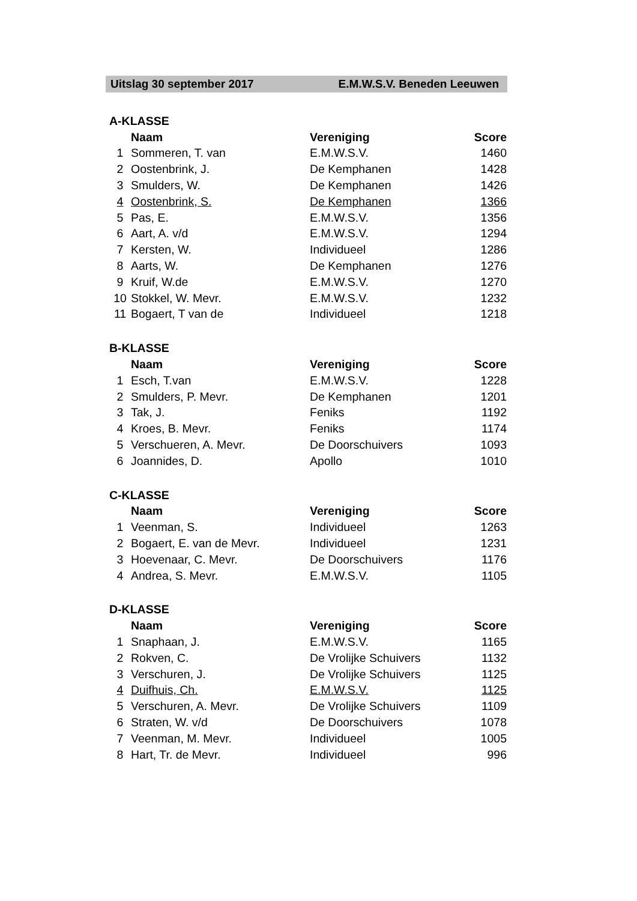Uitslag 30 september 2017 E.M.W.S.V. Beneden Leeuwen
| A-KLASSE | | | |
| --- | --- | --- | --- |
| | Naam | Vereniging | Score |
| 1 | Sommeren, T. van | E.M.W.S.V. | 1460 |
| 2 | Oostenbrink, J. | De Kemphanen | 1428 |
| 3 | Smulders, W. | De Kemphanen | 1426 |
| 4 | Oostenbrink, S. | De Kemphanen | 1366 |
| 5 | Pas, E. | E.M.W.S.V. | 1356 |
| 6 | Aart, A. v/d | E.M.W.S.V. | 1294 |
| 7 | Kersten, W. | Individueel | 1286 |
| 8 | Aarts, W. | De Kemphanen | 1276 |
| 9 | Kruif, W.de | E.M.W.S.V. | 1270 |
| 10 | Stokkel, W. Mevr. | E.M.W.S.V. | 1232 |
| 11 | Bogaert, T van de | Individueel | 1218 |
| B-KLASSE | | | |
| | Naam | Vereniging | Score |
| 1 | Esch, T.van | E.M.W.S.V. | 1228 |
| 2 | Smulders, P. Mevr. | De Kemphanen | 1201 |
| 3 | Tak, J. | Feniks | 1192 |
| 4 | Kroes, B. Mevr. | Feniks | 1174 |
| 5 | Verschueren, A. Mevr. | De Doorschuivers | 1093 |
| 6 | Joannides, D. | Apollo | 1010 |
| C-KLASSE | | | |
| | Naam | Vereniging | Score |
| 1 | Veenman, S. | Individueel | 1263 |
| 2 | Bogaert, E. van de Mevr. | Individueel | 1231 |
| 3 | Hoevenaar, C. Mevr. | De Doorschuivers | 1176 |
| 4 | Andrea, S. Mevr. | E.M.W.S.V. | 1105 |
| D-KLASSE | | | |
| | Naam | Vereniging | Score |
| 1 | Snaphaan, J. | E.M.W.S.V. | 1165 |
| 2 | Rokven, C. | De Vrolijke Schuivers | 1132 |
| 3 | Verschuren, J. | De Vrolijke Schuivers | 1125 |
| 4 | Duifhuis, Ch. | E.M.W.S.V. | 1125 |
| 5 | Verschuren, A. Mevr. | De Vrolijke Schuivers | 1109 |
| 6 | Straten, W. v/d | De Doorschuivers | 1078 |
| 7 | Veenman, M. Mevr. | Individueel | 1005 |
| 8 | Hart, Tr. de Mevr. | Individueel | 996 |